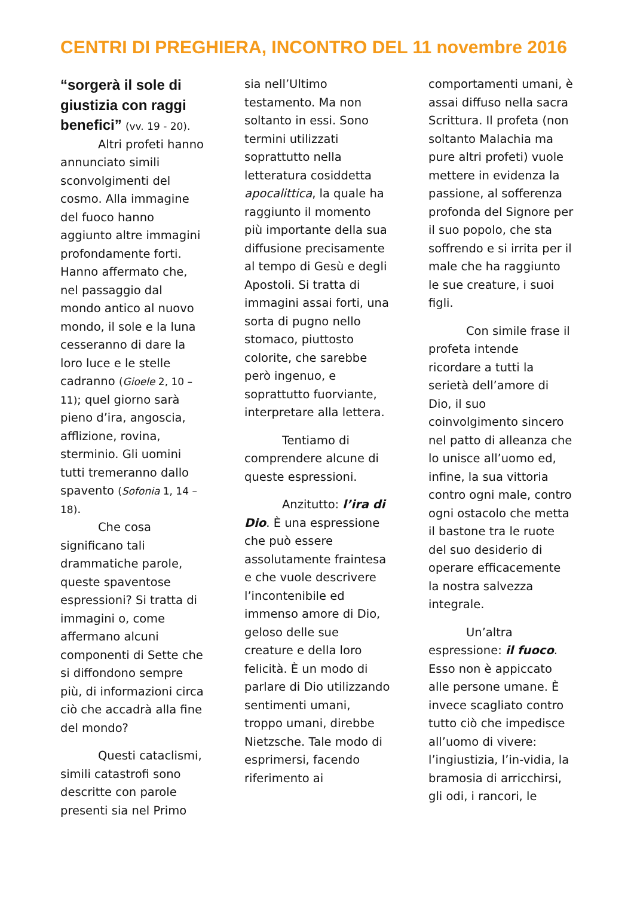CENTRI DI PREGHIERA, INCONTRO DEL 11 novembre 2016
“sorgerà il sole di giustizia con raggi benefici” (vv. 19 - 20).
Altri profeti hanno annunciato simili sconvolgimenti del cosmo. Alla immagine del fuoco hanno aggiunto altre immagini profondamente forti. Hanno affermato che, nel passaggio dal mondo antico al nuovo mondo, il sole e la luna cesseranno di dare la loro luce e le stelle cadranno (Gioele 2, 10 – 11); quel giorno sarà pieno d’ira, angoscia, afflizione, rovina, sterminio. Gli uomini tutti tremeranno dallo spavento (Sofonia 1, 14 – 18).
Che cosa significano tali drammatiche parole, queste spaventose espressioni? Si tratta di immagini o, come affermano alcuni componenti di Sette che si diffondono sempre più, di informazioni circa ciò che accadrà alla fine del mondo?
Questi cataclismi, simili catastrofi sono descritte con parole presenti sia nel Primo
sia nell’Ultimo testamento. Ma non soltanto in essi. Sono termini utilizzati soprattutto nella letteratura cosiddetta apocalittica, la quale ha raggiunto il momento più importante della sua diffusione precisamente al tempo di Gesù e degli Apostoli. Si tratta di immagini assai forti, una sorta di pugno nello stomaco, piuttosto colorite, che sarebbe però ingenuo, e soprattutto fuorviante, interpretare alla lettera.
Tentiamo di comprendere alcune di queste espressioni.
Anzitutto: l’ira di Dio. È una espressione che può essere assolutamente fraintesa e che vuole descrivere l’incontenibile ed immenso amore di Dio, geloso delle sue creature e della loro felicità. È un modo di parlare di Dio utilizzando sentimenti umani, troppo umani, direbbe Nietzsche. Tale modo di esprimersi, facendo riferimento ai
comportamenti umani, è assai diffuso nella sacra Scrittura. Il profeta (non soltanto Malachia ma pure altri profeti) vuole mettere in evidenza la passione, al sofferenza profonda del Signore per il suo popolo, che sta soffrendo e si irrita per il male che ha raggiunto le sue creature, i suoi figli.
Con simile frase il profeta intende ricordare a tutti la serietà dell’amore di Dio, il suo coinvolgimento sincero nel patto di alleanza che lo unisce all’uomo ed, infine, la sua vittoria contro ogni male, contro ogni ostacolo che metta il bastone tra le ruote del suo desiderio di operare efficacemente la nostra salvezza integrale.
Un’altra espressione: il fuoco. Esso non è appiccato alle persone umane. È invece scagliato contro tutto ciò che impedisce all’uomo di vivere: l’ingiustizia, l’in-vidia, la bramosia di arricchirsi, gli odi, i rancori, le